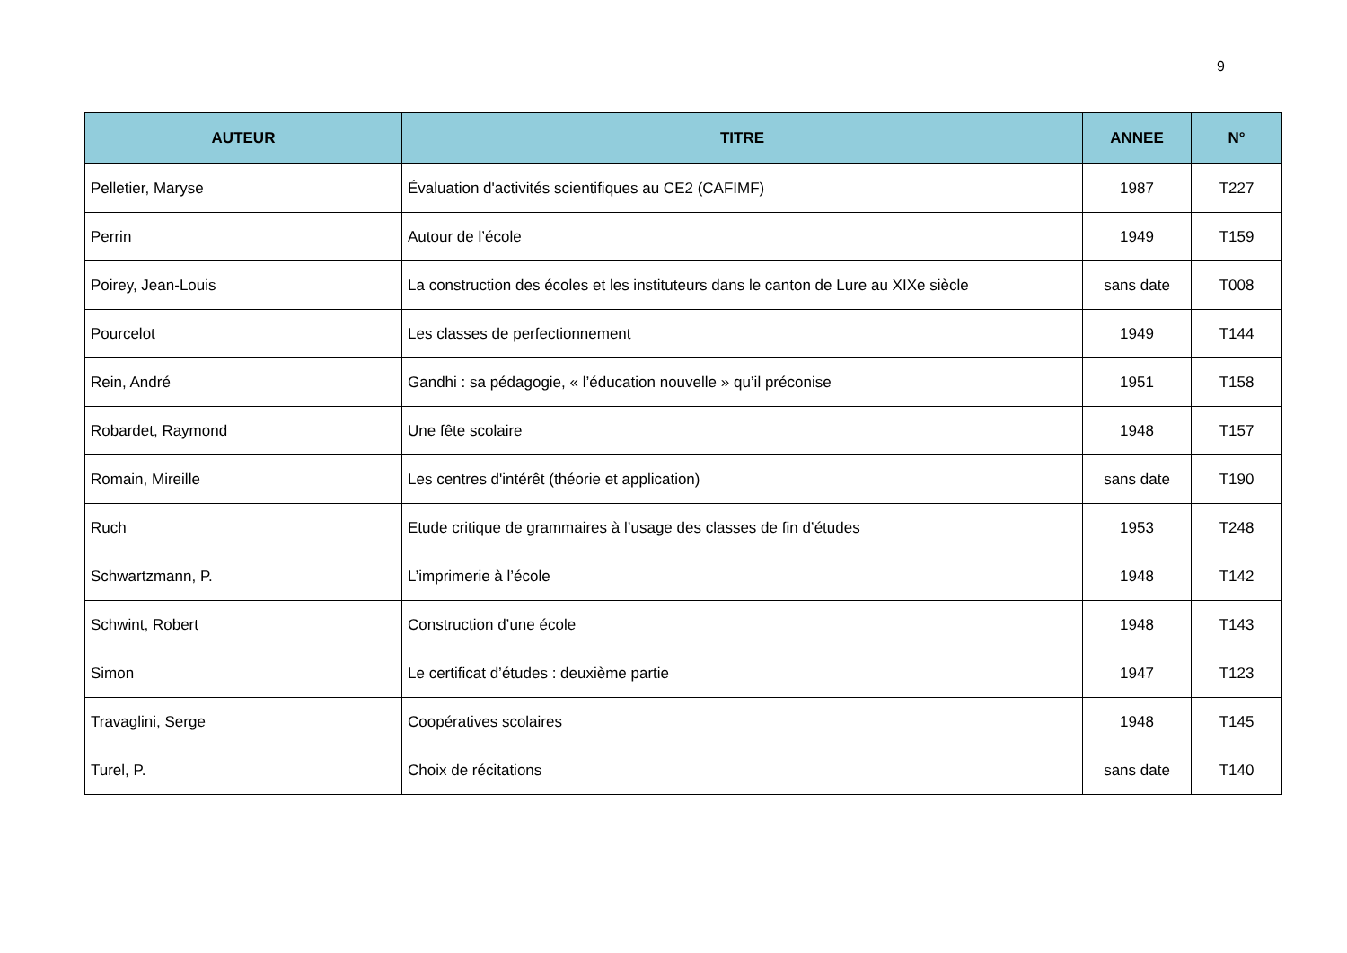9
| AUTEUR | TITRE | ANNEE | N° |
| --- | --- | --- | --- |
| Pelletier, Maryse | Évaluation d'activités scientifiques au CE2 (CAFIMF) | 1987 | T227 |
| Perrin | Autour de l’école | 1949 | T159 |
| Poirey, Jean-Louis | La construction des écoles et les instituteurs dans le canton de Lure au XIXe siècle | sans date | T008 |
| Pourcelot | Les classes de perfectionnement | 1949 | T144 |
| Rein, André | Gandhi : sa pédagogie, « l’éducation nouvelle » qu’il préconise | 1951 | T158 |
| Robardet, Raymond | Une fête scolaire | 1948 | T157 |
| Romain, Mireille | Les centres d'intérêt (théorie et application) | sans date | T190 |
| Ruch | Etude critique de grammaires à l’usage des classes de fin d’études | 1953 | T248 |
| Schwartzmann, P. | L’imprimerie à l’école | 1948 | T142 |
| Schwint, Robert | Construction d’une école | 1948 | T143 |
| Simon | Le certificat d’études : deuxième partie | 1947 | T123 |
| Travaglini, Serge | Coopératives scolaires | 1948 | T145 |
| Turel, P. | Choix de récitations | sans date | T140 |